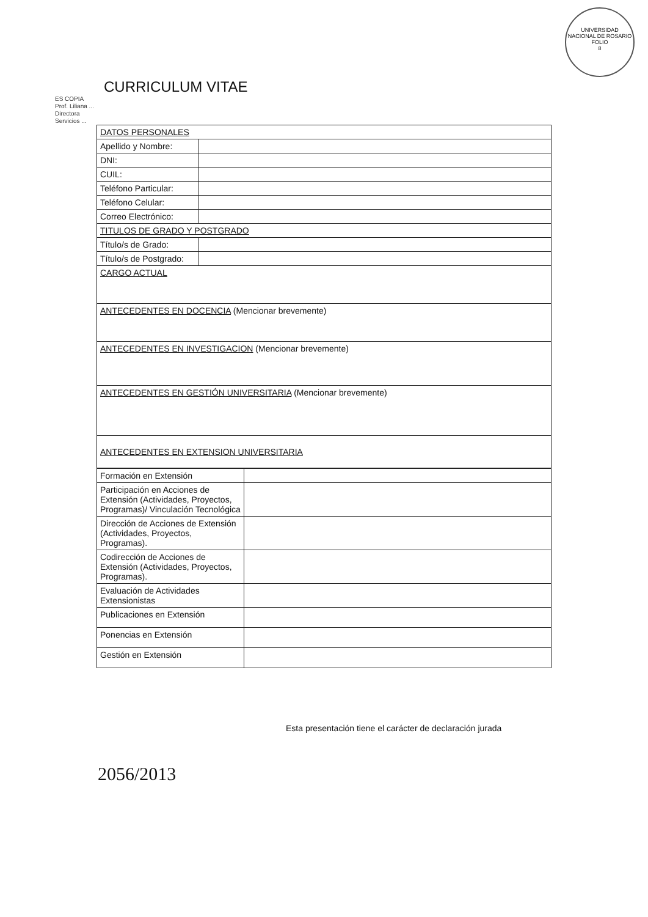UNIVERSIDAD NACIONAL DE ROSARIO
FOLIO
8
CURRICULUM VITAE
ES COPIA
Prof. Liliana ...
Directora
Servicios ...
| DATOS PERSONALES | |
| Apellido y Nombre: | |
| DNI: | |
| CUIL: | |
| Teléfono Particular: | |
| Teléfono Celular: | |
| Correo Electrónico: | |
| TITULOS DE GRADO Y POSTGRADO | |
| Título/s de Grado: | |
| Título/s de Postgrado: | |
| CARGO ACTUAL | |
| ANTECEDENTES EN DOCENCIA (Mencionar brevemente) | |
| ANTECEDENTES EN INVESTIGACION (Mencionar brevemente) | |
| ANTECEDENTES EN GESTIÓN UNIVERSITARIA (Mencionar brevemente) | |
| ANTECEDENTES EN EXTENSION UNIVERSITARIA | |
| Formación en Extensión | |
| Participación en Acciones de Extensión (Actividades, Proyectos, Programas)/ Vinculación Tecnológica | |
| Dirección de Acciones de Extensión (Actividades, Proyectos, Programas). | |
| Codirección de Acciones de Extensión (Actividades, Proyectos, Programas). | |
| Evaluación de Actividades Extensionistas | |
| Publicaciones en Extensión | |
| Ponencias en Extensión | |
| Gestión en Extensión | |
Esta presentación tiene el carácter de declaración jurada
2056/2013